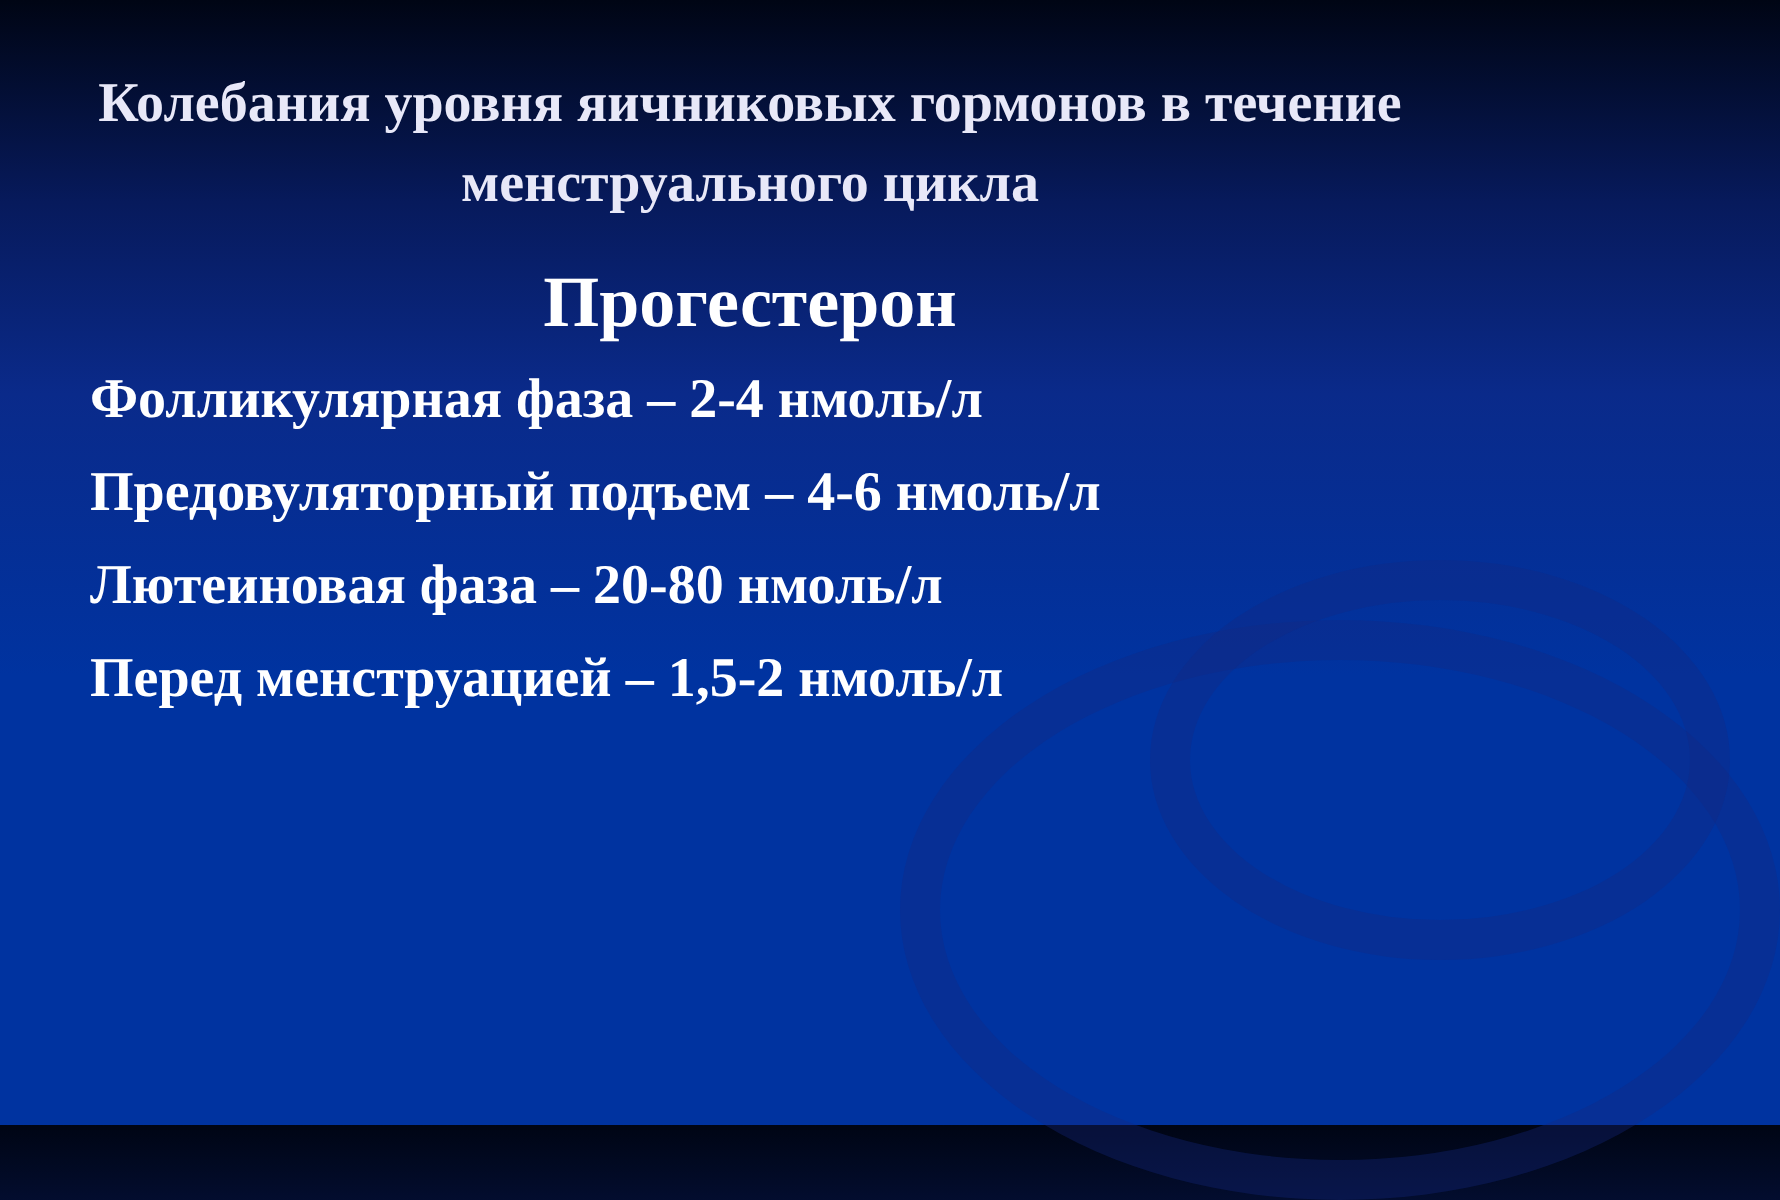Колебания уровня яичниковых гормонов в течение менструального цикла
Прогестерон
Фолликулярная фаза – 2-4 нмоль/л
Предовуляторный подъем – 4-6 нмоль/л
Лютеиновая фаза – 20-80 нмоль/л
Перед менструацией – 1,5-2 нмоль/л